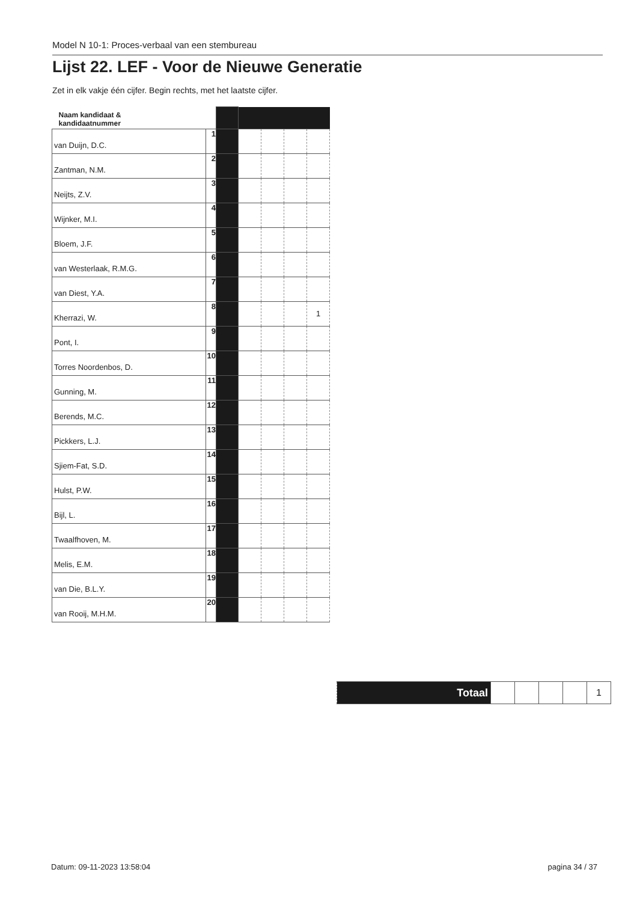Model N 10-1: Proces-verbaal van een stembureau
Lijst 22. LEF - Voor de Nieuwe Generatie
Zet in elk vakje één cijfer. Begin rechts, met het laatste cijfer.
| Naam kandidaat & kandidaatnummer | | | | | | |
| van Duijn, D.C. | 1 | | | | | |
| Zantman, N.M. | 2 | | | | | |
| Neijts, Z.V. | 3 | | | | | |
| Wijnker, M.I. | 4 | | | | | |
| Bloem, J.F. | 5 | | | | | |
| van Westerlaak, R.M.G. | 6 | | | | | |
| van Diest, Y.A. | 7 | | | | | |
| Kherrazi, W. | 8 | | | | | 1 |
| Pont, I. | 9 | | | | | |
| Torres Noordenbos, D. | 10 | | | | | |
| Gunning, M. | 11 | | | | | |
| Berends, M.C. | 12 | | | | | |
| Pickkers, L.J. | 13 | | | | | |
| Sjiem-Fat, S.D. | 14 | | | | | |
| Hulst, P.W. | 15 | | | | | |
| Bijl, L. | 16 | | | | | |
| Twaalfhoven, M. | 17 | | | | | |
| Melis, E.M. | 18 | | | | | |
| van Die, B.L.Y. | 19 | | | | | |
| van Rooij, M.H.M. | 20 | | | | | |
| Totaal | | | | | 1 |
Datum: 09-11-2023 13:58:04 pagina 34 / 37